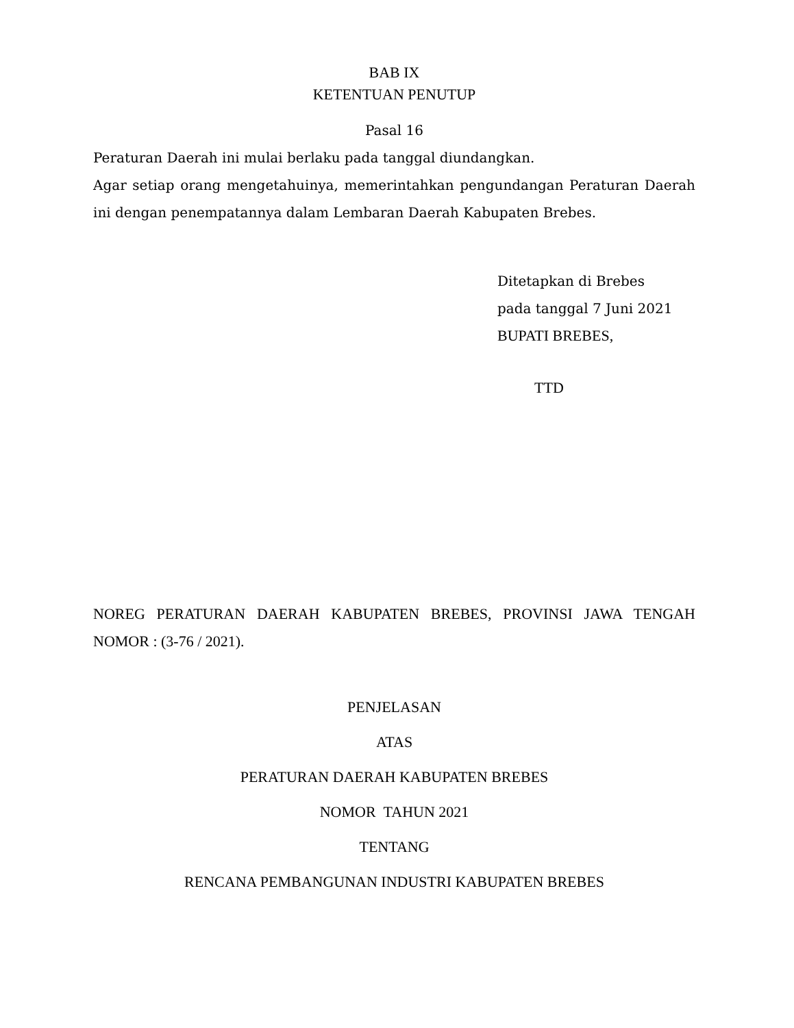BAB IX
KETENTUAN PENUTUP
Pasal 16
Peraturan Daerah ini mulai berlaku pada tanggal diundangkan.
Agar setiap orang mengetahuinya, memerintahkan pengundangan Peraturan Daerah ini dengan penempatannya dalam Lembaran Daerah Kabupaten Brebes.
Ditetapkan di Brebes
pada tanggal 7 Juni 2021
BUPATI BREBES,
TTD
NOREG PERATURAN DAERAH KABUPATEN BREBES, PROVINSI JAWA TENGAH NOMOR : (3-76 / 2021).
PENJELASAN
ATAS
PERATURAN DAERAH KABUPATEN BREBES
NOMOR TAHUN 2021
TENTANG
RENCANA PEMBANGUNAN INDUSTRI KABUPATEN BREBES